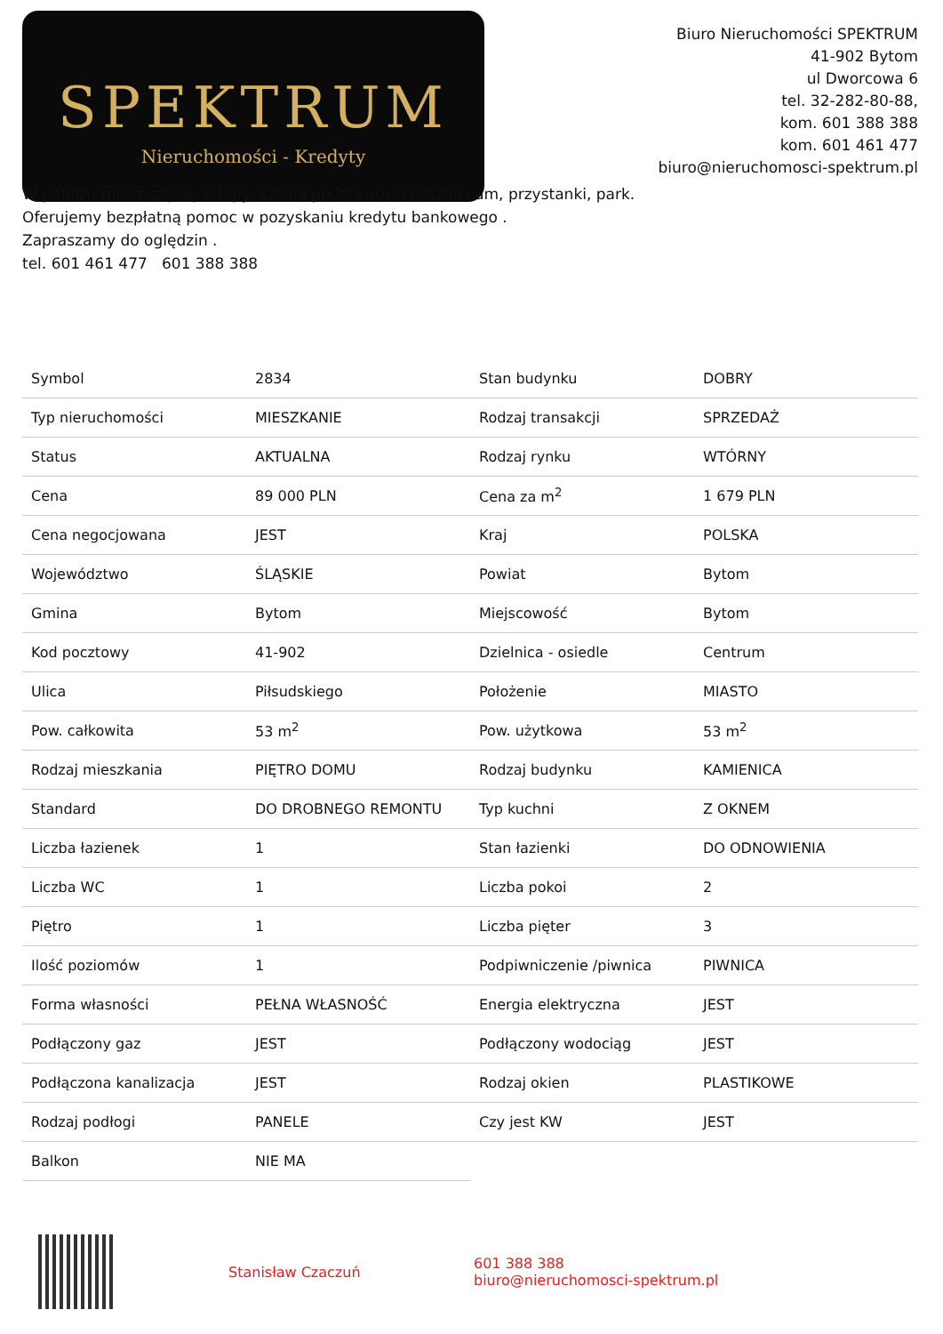SPEKTRUM
Nieruchomości - Kredyty
Biuro Nieruchomości SPEKTRUM
41-902 Bytom
ul Dworcowa 6
tel. 32-282-80-88,
kom. 601 388 388
kom. 601 461 477
biuro@nieruchomosci-spektrum.pl
W pobliżu mieszczą się sklepy, szkoła podstawowa oraz liceum, przystanki, park.
Oferujemy bezpłatną pomoc w pozyskaniu kredytu bankowego .
Zapraszamy do oględzin .
tel. 601 461 477 601 388 388
| Symbol | 2834 | Stan budynku | DOBRY |
| Typ nieruchomości | MIESZKANIE | Rodzaj transakcji | SPRZEDAŻ |
| Status | AKTUALNA | Rodzaj rynku | WTÓRNY |
| Cena | 89 000 PLN | Cena za m<sup>2</sup> | 1 679 PLN |
| Cena negocjowana | JEST | Kraj | POLSKA |
| Województwo | ŚLĄSKIE | Powiat | Bytom |
| Gmina | Bytom | Miejscowość | Bytom |
| Kod pocztowy | 41-902 | Dzielnica - osiedle | Centrum |
| Ulica | Piłsudskiego | Położenie | MIASTO |
| Pow. całkowita | 53 m<sup>2</sup> | Pow. użytkowa | 53 m<sup>2</sup> |
| Rodzaj mieszkania | PIĘTRO DOMU | Rodzaj budynku | KAMIENICA |
| Standard | DO DROBNEGO REMONTU | Typ kuchni | Z OKNEM |
| Liczba łazienek | 1 | Stan łazienki | DO ODNOWIENIA |
| Liczba WC | 1 | Liczba pokoi | 2 |
| Piętro | 1 | Liczba pięter | 3 |
| Ilość poziomów | 1 | Podpiwniczenie /piwnica | PIWNICA |
| Forma własności | PEŁNA WŁASNOŚĆ | Energia elektryczna | JEST |
| Podłączony gaz | JEST | Podłączony wodociąg | JEST |
| Podłączona kanalizacja | JEST | Rodzaj okien | PLASTIKOWE |
| Rodzaj podłogi | PANELE | Czy jest KW | JEST |
| Balkon | NIE MA | | |
Stanisław Czaczuń
601 388 388
biuro@nieruchomosci-spektrum.pl